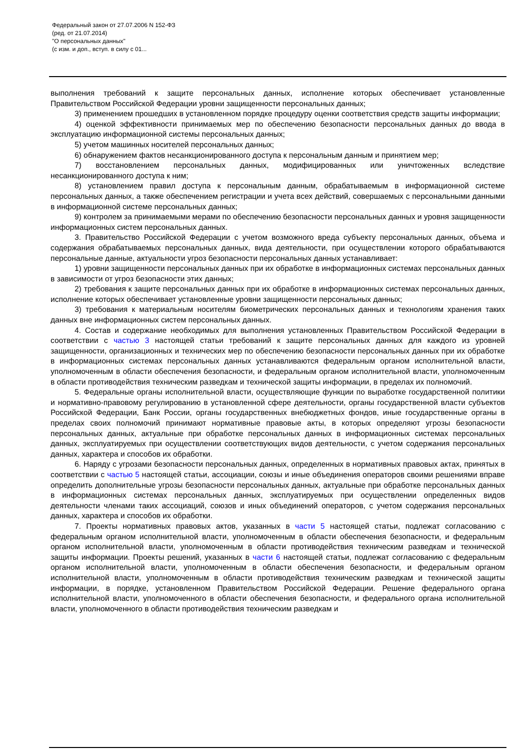Федеральный закон от 27.07.2006 N 152-ФЗ
(ред. от 21.07.2014)
"О персональных данных"
(с изм. и доп., вступ. в силу с 01...
выполнения требований к защите персональных данных, исполнение которых обеспечивает установленные Правительством Российской Федерации уровни защищенности персональных данных;
3) применением прошедших в установленном порядке процедуру оценки соответствия средств защиты информации;
4) оценкой эффективности принимаемых мер по обеспечению безопасности персональных данных до ввода в эксплуатацию информационной системы персональных данных;
5) учетом машинных носителей персональных данных;
6) обнаружением фактов несанкционированного доступа к персональным данным и принятием мер;
7) восстановлением персональных данных, модифицированных или уничтоженных вследствие несанкционированного доступа к ним;
8) установлением правил доступа к персональным данным, обрабатываемым в информационной системе персональных данных, а также обеспечением регистрации и учета всех действий, совершаемых с персональными данными в информационной системе персональных данных;
9) контролем за принимаемыми мерами по обеспечению безопасности персональных данных и уровня защищенности информационных систем персональных данных.
3. Правительство Российской Федерации с учетом возможного вреда субъекту персональных данных, объема и содержания обрабатываемых персональных данных, вида деятельности, при осуществлении которого обрабатываются персональные данные, актуальности угроз безопасности персональных данных устанавливает:
1) уровни защищенности персональных данных при их обработке в информационных системах персональных данных в зависимости от угроз безопасности этих данных;
2) требования к защите персональных данных при их обработке в информационных системах персональных данных, исполнение которых обеспечивает установленные уровни защищенности персональных данных;
3) требования к материальным носителям биометрических персональных данных и технологиям хранения таких данных вне информационных систем персональных данных.
4. Состав и содержание необходимых для выполнения установленных Правительством Российской Федерации в соответствии с частью 3 настоящей статьи требований к защите персональных данных для каждого из уровней защищенности, организационных и технических мер по обеспечению безопасности персональных данных при их обработке в информационных системах персональных данных устанавливаются федеральным органом исполнительной власти, уполномоченным в области обеспечения безопасности, и федеральным органом исполнительной власти, уполномоченным в области противодействия техническим разведкам и технической защиты информации, в пределах их полномочий.
5. Федеральные органы исполнительной власти, осуществляющие функции по выработке государственной политики и нормативно-правовому регулированию в установленной сфере деятельности, органы государственной власти субъектов Российской Федерации, Банк России, органы государственных внебюджетных фондов, иные государственные органы в пределах своих полномочий принимают нормативные правовые акты, в которых определяют угрозы безопасности персональных данных, актуальные при обработке персональных данных в информационных системах персональных данных, эксплуатируемых при осуществлении соответствующих видов деятельности, с учетом содержания персональных данных, характера и способов их обработки.
6. Наряду с угрозами безопасности персональных данных, определенных в нормативных правовых актах, принятых в соответствии с частью 5 настоящей статьи, ассоциации, союзы и иные объединения операторов своими решениями вправе определить дополнительные угрозы безопасности персональных данных, актуальные при обработке персональных данных в информационных системах персональных данных, эксплуатируемых при осуществлении определенных видов деятельности членами таких ассоциаций, союзов и иных объединений операторов, с учетом содержания персональных данных, характера и способов их обработки.
7. Проекты нормативных правовых актов, указанных в части 5 настоящей статьи, подлежат согласованию с федеральным органом исполнительной власти, уполномоченным в области обеспечения безопасности, и федеральным органом исполнительной власти, уполномоченным в области противодействия техническим разведкам и технической защиты информации. Проекты решений, указанных в части 6 настоящей статьи, подлежат согласованию с федеральным органом исполнительной власти, уполномоченным в области обеспечения безопасности, и федеральным органом исполнительной власти, уполномоченным в области противодействия техническим разведкам и технической защиты информации, в порядке, установленном Правительством Российской Федерации. Решение федерального органа исполнительной власти, уполномоченного в области обеспечения безопасности, и федерального органа исполнительной власти, уполномоченного в области противодействия техническим разведкам и